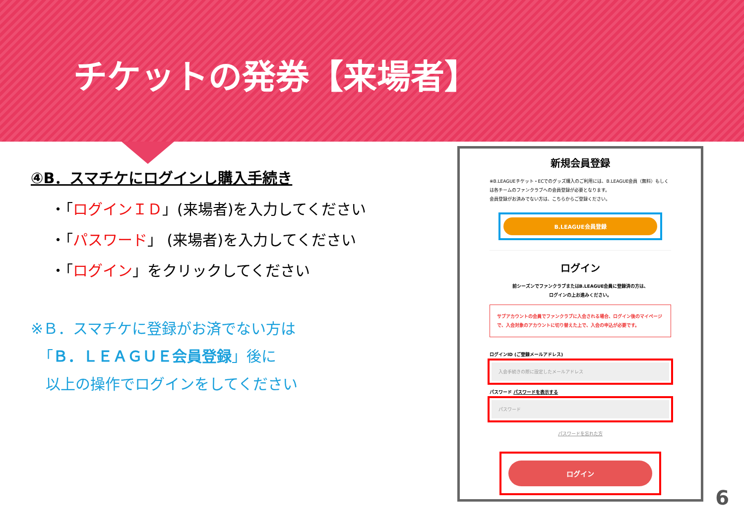チケットの発券【来場者】
④B．スマチケにログインし購入手続き
・「ログインＩＤ」(来場者)を入力してください
・「パスワード」 (来場者)を入力してください
・「ログイン」をクリックしてください
※Ｂ．スマチケに登録がお済でない方は
　「Ｂ．ＬＥＡＧＵＥ会員登録」後に
　以上の操作でログインをしてください
新規会員登録
※B.LEAGUEチケット・ECでのグッズ購入のご利用には、B.LEAGUE会員（無料）もしくは各チームのファンクラブへの会員登録が必要となります。
会員登録がお済みでない方は、こちらからご登録ください。
B.LEAGUE会員登録
ログイン
前シーズンでファンクラブまたはB.LEAGUE会員に登録済の方は、
ログインの上お進みください。
サブアカウントの会員でファンクラブに入会される場合、ログイン後のマイページで、入会対象のアカウントに切り替えた上で、入会の申込が必要です。
ログインID (ご登録メールアドレス)
入会手続きの際に設定したメールアドレス
パスワード パスワードを表示する
パスワード
パスワードを忘れた方
ログイン
6